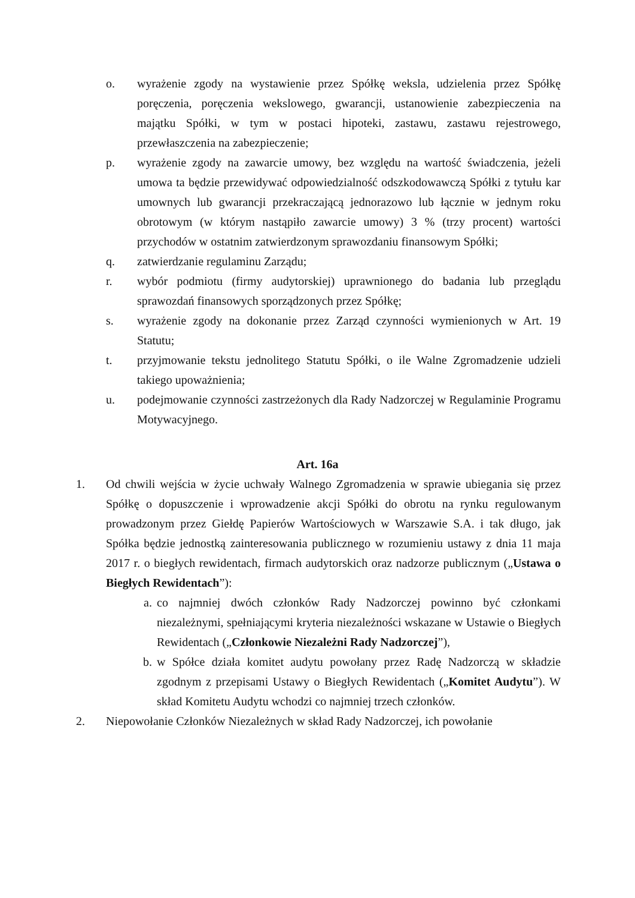o. wyrażenie zgody na wystawienie przez Spółkę weksla, udzielenia przez Spółkę poręczenia, poręczenia wekslowego, gwarancji, ustanowienie zabezpieczenia na majątku Spółki, w tym w postaci hipoteki, zastawu, zastawu rejestrowego, przewłaszczenia na zabezpieczenie;
p. wyrażenie zgody na zawarcie umowy, bez względu na wartość świadczenia, jeżeli umowa ta będzie przewidywać odpowiedzialność odszkodowawczą Spółki z tytułu kar umownych lub gwarancji przekraczającą jednorazowo lub łącznie w jednym roku obrotowym (w którym nastąpiło zawarcie umowy) 3 % (trzy procent) wartości przychodów w ostatnim zatwierdzonym sprawozdaniu finansowym Spółki;
q. zatwierdzanie regulaminu Zarządu;
r. wybór podmiotu (firmy audytorskiej) uprawnionego do badania lub przeglądu sprawozdań finansowych sporządzonych przez Spółkę;
s. wyrażenie zgody na dokonanie przez Zarząd czynności wymienionych w Art. 19 Statutu;
t. przyjmowanie tekstu jednolitego Statutu Spółki, o ile Walne Zgromadzenie udzieli takiego upoważnienia;
u. podejmowanie czynności zastrzeżonych dla Rady Nadzorczej w Regulaminie Programu Motywacyjnego.
Art. 16a
1. Od chwili wejścia w życie uchwały Walnego Zgromadzenia w sprawie ubiegania się przez Spółkę o dopuszczenie i wprowadzenie akcji Spółki do obrotu na rynku regulowanym prowadzonym przez Giełdę Papierów Wartościowych w Warszawie S.A. i tak długo, jak Spółka będzie jednostką zainteresowania publicznego w rozumieniu ustawy z dnia 11 maja 2017 r. o biegłych rewidentach, firmach audytorskich oraz nadzorze publicznym („Ustawa o Biegłych Rewidentach”):
a. co najmniej dwóch członków Rady Nadzorczej powinno być członkami niezależnymi, spełniającymi kryteria niezależności wskazane w Ustawie o Biegłych Rewidentach („Członkowie Niezależni Rady Nadzorczej”),
b. w Spółce działa komitet audytu powołany przez Radę Nadzorczą w składzie zgodnym z przepisami Ustawy o Biegłych Rewidentach („Komitet Audytu”). W skład Komitetu Audytu wchodzi co najmniej trzech członków.
2. Niepowołanie Członków Niezależnych w skład Rady Nadzorczej, ich powołanie